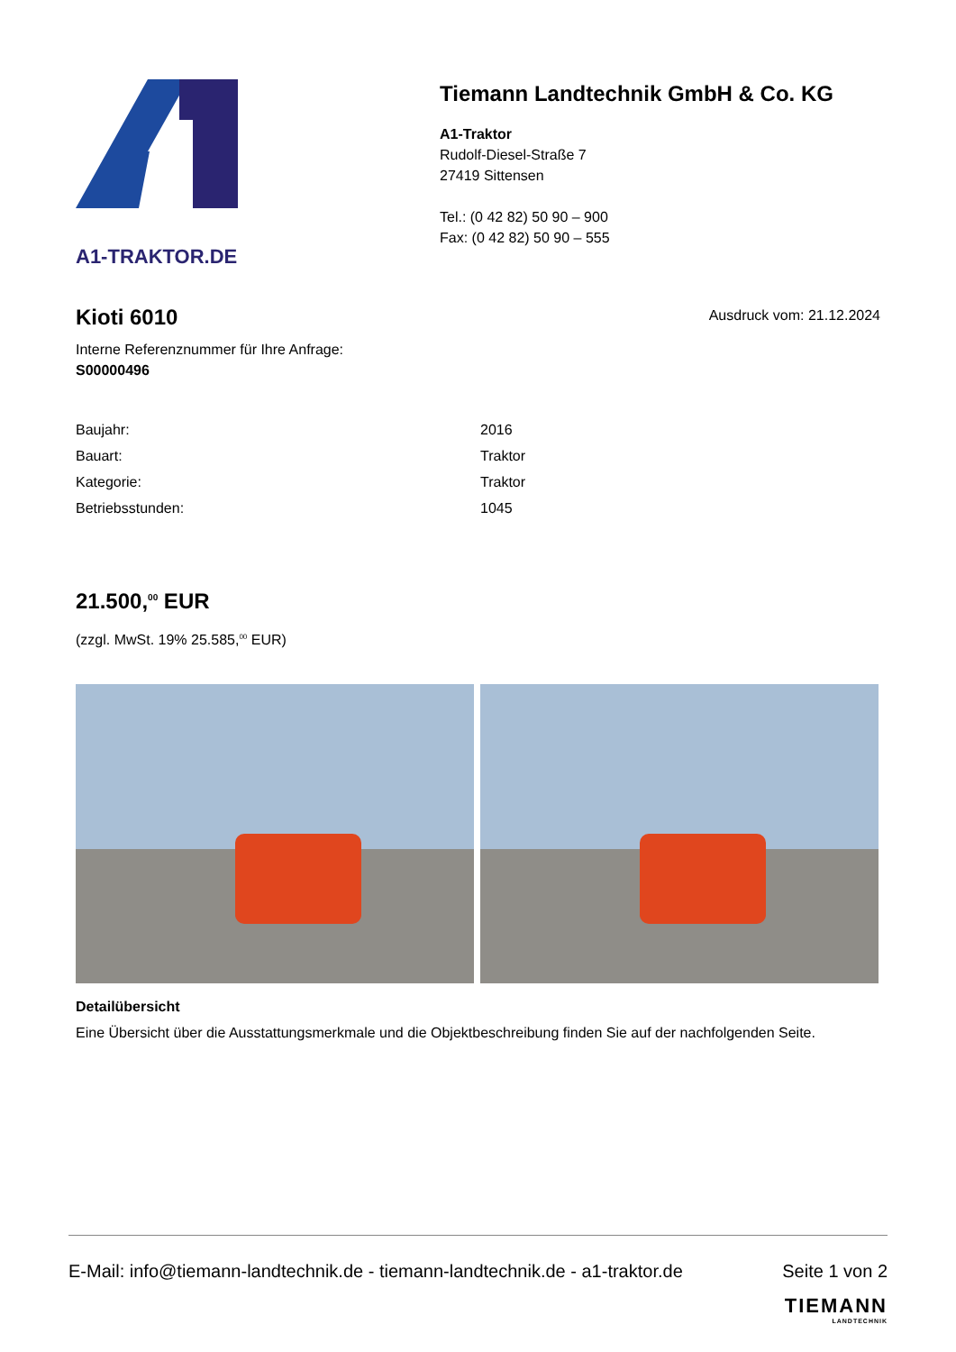A1-TRAKTOR.DE
Tiemann Landtechnik GmbH & Co. KG
A1-Traktor
Rudolf-Diesel-Straße 7
27419 Sittensen
Tel.: (0 42 82) 50 90 – 900
Fax: (0 42 82) 50 90 – 555
Kioti 6010
Interne Referenznummer für Ihre Anfrage:
S00000496
Ausdruck vom: 21.12.2024
| Baujahr: | 2016 |
| Bauart: | Traktor |
| Kategorie: | Traktor |
| Betriebsstunden: | 1045 |
21.500,<sup>00</sup> EUR
(zzgl. MwSt. 19% 25.585,<sup>00</sup> EUR)
Detailübersicht
Eine Übersicht über die Ausstattungsmerkmale und die Objektbeschreibung finden Sie auf der nachfolgenden Seite.
E-Mail: info@tiemann-landtechnik.de - tiemann-landtechnik.de - a1-traktor.de Seite 1 von 2
TIEMANN
LANDTECHNIK